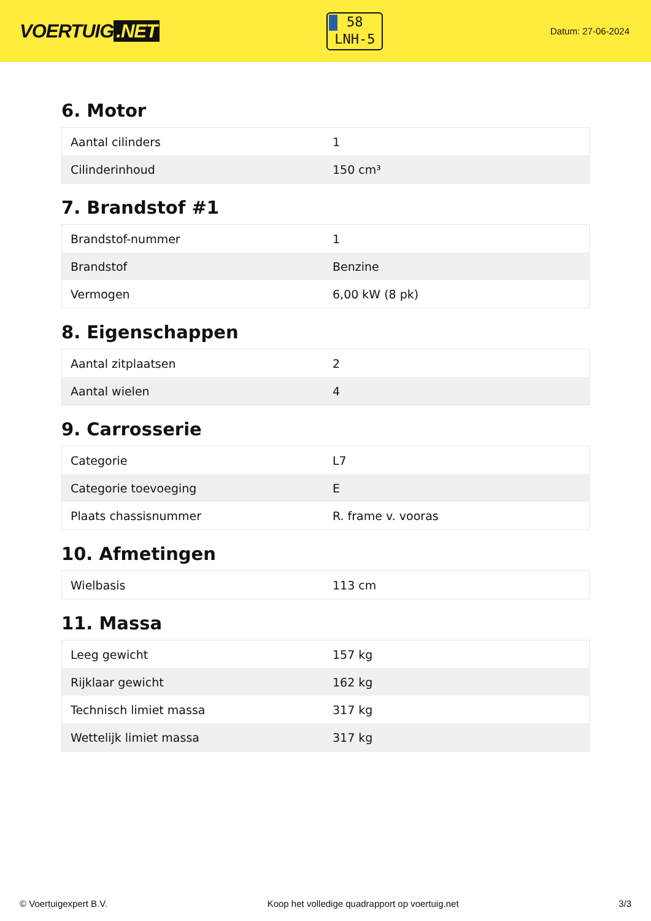VOERTUIG.NET
58
LNH-5
Datum: 27-06-2024
6. Motor
| Aantal cilinders | 1 |
| Cilinderinhoud | 150 cm³ |
7. Brandstof #1
| Brandstof-nummer | 1 |
| Brandstof | Benzine |
| Vermogen | 6,00 kW (8 pk) |
8. Eigenschappen
| Aantal zitplaatsen | 2 |
| Aantal wielen | 4 |
9. Carrosserie
| Categorie | L7 |
| Categorie toevoeging | E |
| Plaats chassisnummer | R. frame v. vooras |
10. Afmetingen
| Wielbasis | 113 cm |
11. Massa
| Leeg gewicht | 157 kg |
| Rijklaar gewicht | 162 kg |
| Technisch limiet massa | 317 kg |
| Wettelijk limiet massa | 317 kg |
© Voertuigexpert B.V. Koop het volledige quadrapport op voertuig.net 3/3